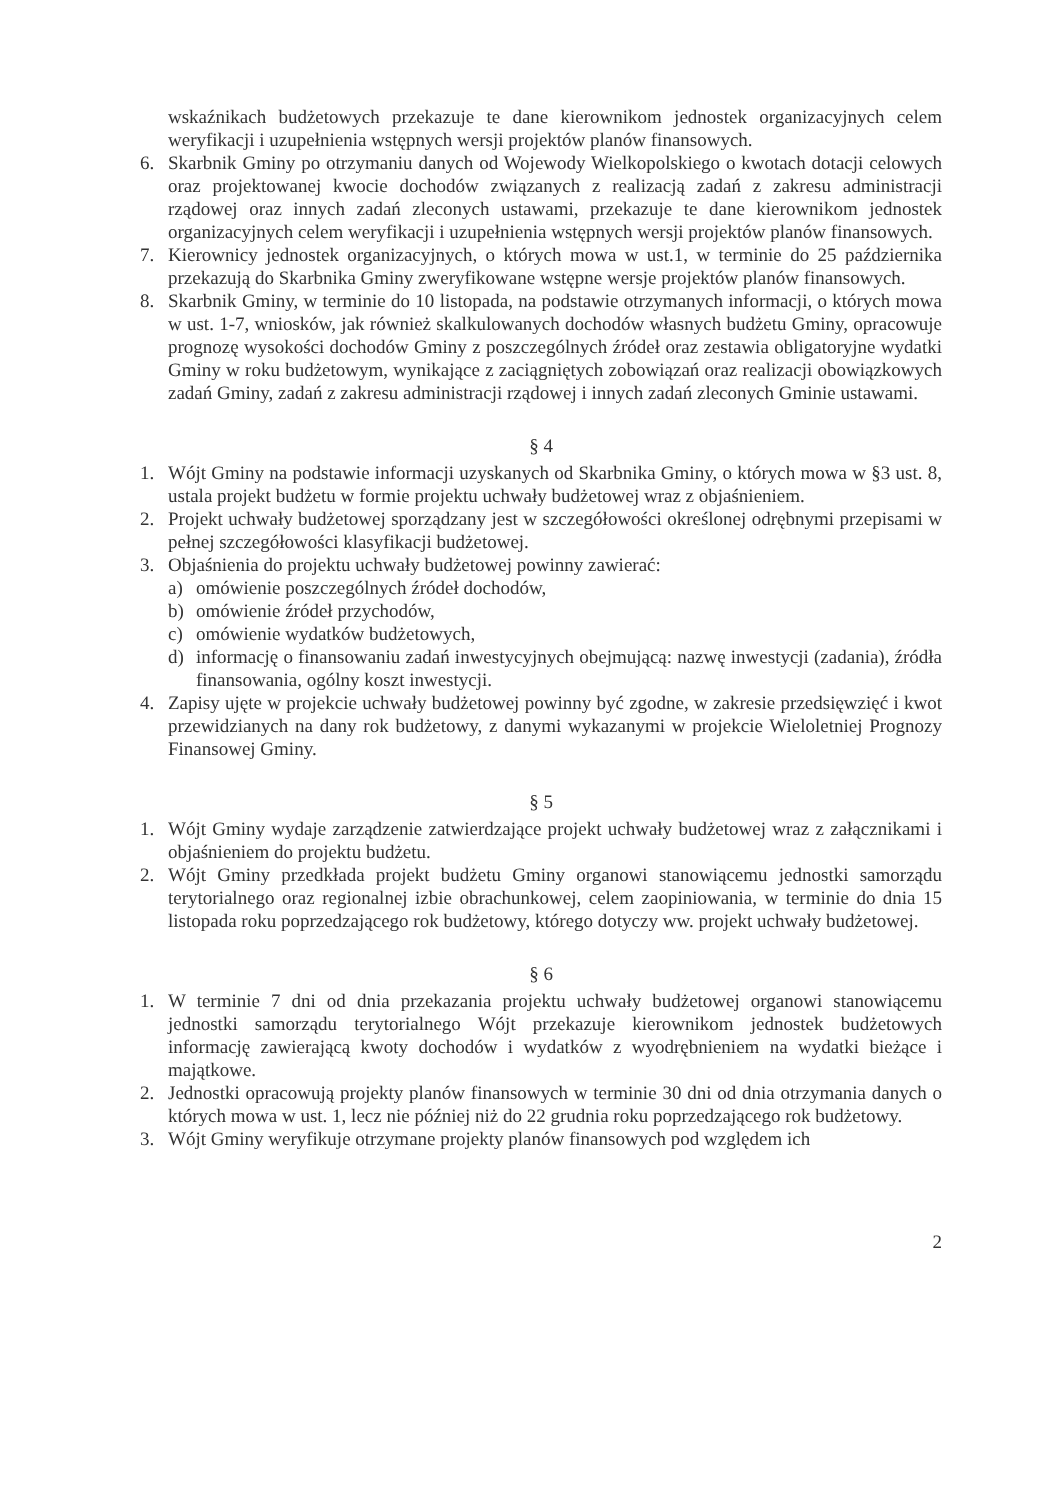wskaźnikach budżetowych przekazuje te dane kierownikom jednostek organizacyjnych celem weryfikacji i uzupełnienia wstępnych wersji projektów planów finansowych.
6. Skarbnik Gminy po otrzymaniu danych od Wojewody Wielkopolskiego o kwotach dotacji celowych oraz projektowanej kwocie dochodów związanych z realizacją zadań z zakresu administracji rządowej oraz innych zadań zleconych ustawami, przekazuje te dane kierownikom jednostek organizacyjnych celem weryfikacji i uzupełnienia wstępnych wersji projektów planów finansowych.
7. Kierownicy jednostek organizacyjnych, o których mowa w ust.1, w terminie do 25 października przekazują do Skarbnika Gminy zweryfikowane wstępne wersje projektów planów finansowych.
8. Skarbnik Gminy, w terminie do 10 listopada, na podstawie otrzymanych informacji, o których mowa w ust. 1-7, wniosków, jak również skalkulowanych dochodów własnych budżetu Gminy, opracowuje prognozę wysokości dochodów Gminy z poszczególnych źródeł oraz zestawia obligatoryjne wydatki Gminy w roku budżetowym, wynikające z zaciągniętych zobowiązań oraz realizacji obowiązkowych zadań Gminy, zadań z zakresu administracji rządowej i innych zadań zleconych Gminie ustawami.
§ 4
1. Wójt Gminy na podstawie informacji uzyskanych od Skarbnika Gminy, o których mowa w §3 ust. 8, ustala projekt budżetu w formie projektu uchwały budżetowej wraz z objaśnieniem.
2. Projekt uchwały budżetowej sporządzany jest w szczegółowości określonej odrębnymi przepisami w pełnej szczegółowości klasyfikacji budżetowej.
3. Objaśnienia do projektu uchwały budżetowej powinny zawierać:
a) omówienie poszczególnych źródeł dochodów,
b) omówienie źródeł przychodów,
c) omówienie wydatków budżetowych,
d) informację o finansowaniu zadań inwestycyjnych obejmującą: nazwę inwestycji (zadania), źródła finansowania, ogólny koszt inwestycji.
4. Zapisy ujęte w projekcie uchwały budżetowej powinny być zgodne, w zakresie przedsięwzięć i kwot przewidzianych na dany rok budżetowy, z danymi wykazanymi w projekcie Wieloletniej Prognozy Finansowej Gminy.
§ 5
1. Wójt Gminy wydaje zarządzenie zatwierdzające projekt uchwały budżetowej wraz z załącznikami i objaśnieniem do projektu budżetu.
2. Wójt Gminy przedkłada projekt budżetu Gminy organowi stanowiącemu jednostki samorządu terytorialnego oraz regionalnej izbie obrachunkowej, celem zaopiniowania, w terminie do dnia 15 listopada roku poprzedzającego rok budżetowy, którego dotyczy ww. projekt uchwały budżetowej.
§ 6
1. W terminie 7 dni od dnia przekazania projektu uchwały budżetowej organowi stanowiącemu jednostki samorządu terytorialnego Wójt przekazuje kierownikom jednostek budżetowych informację zawierającą kwoty dochodów i wydatków z wyodrębnieniem na wydatki bieżące i majątkowe.
2. Jednostki opracowują projekty planów finansowych w terminie 30 dni od dnia otrzymania danych o których mowa w ust. 1, lecz nie później niż do 22 grudnia roku poprzedzającego rok budżetowy.
3. Wójt Gminy weryfikuje otrzymane projekty planów finansowych pod względem ich
2